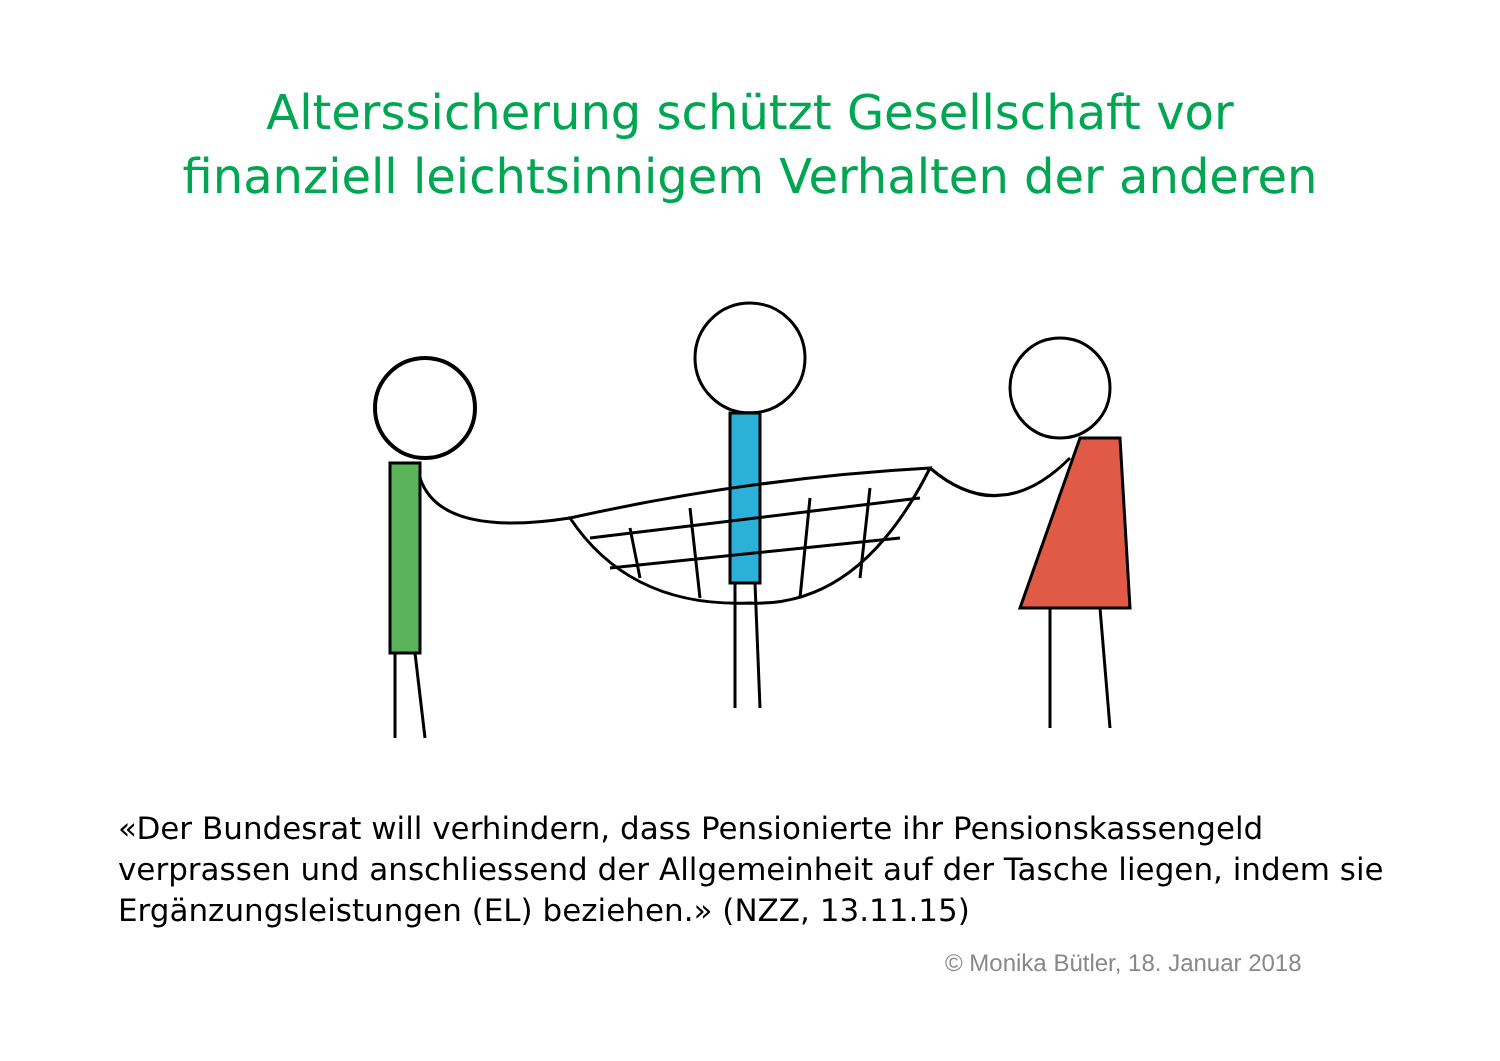Alterssicherung schützt Gesellschaft vor
finanziell leichtsinnigem Verhalten der anderen
«Der Bundesrat will verhindern, dass Pensionierte ihr Pensionskassengeld verprassen und anschliessend der Allgemeinheit auf der Tasche liegen, indem sie Ergänzungsleistungen (EL) beziehen.» (NZZ, 13.11.15)
© Monika Bütler, 18. Januar 2018